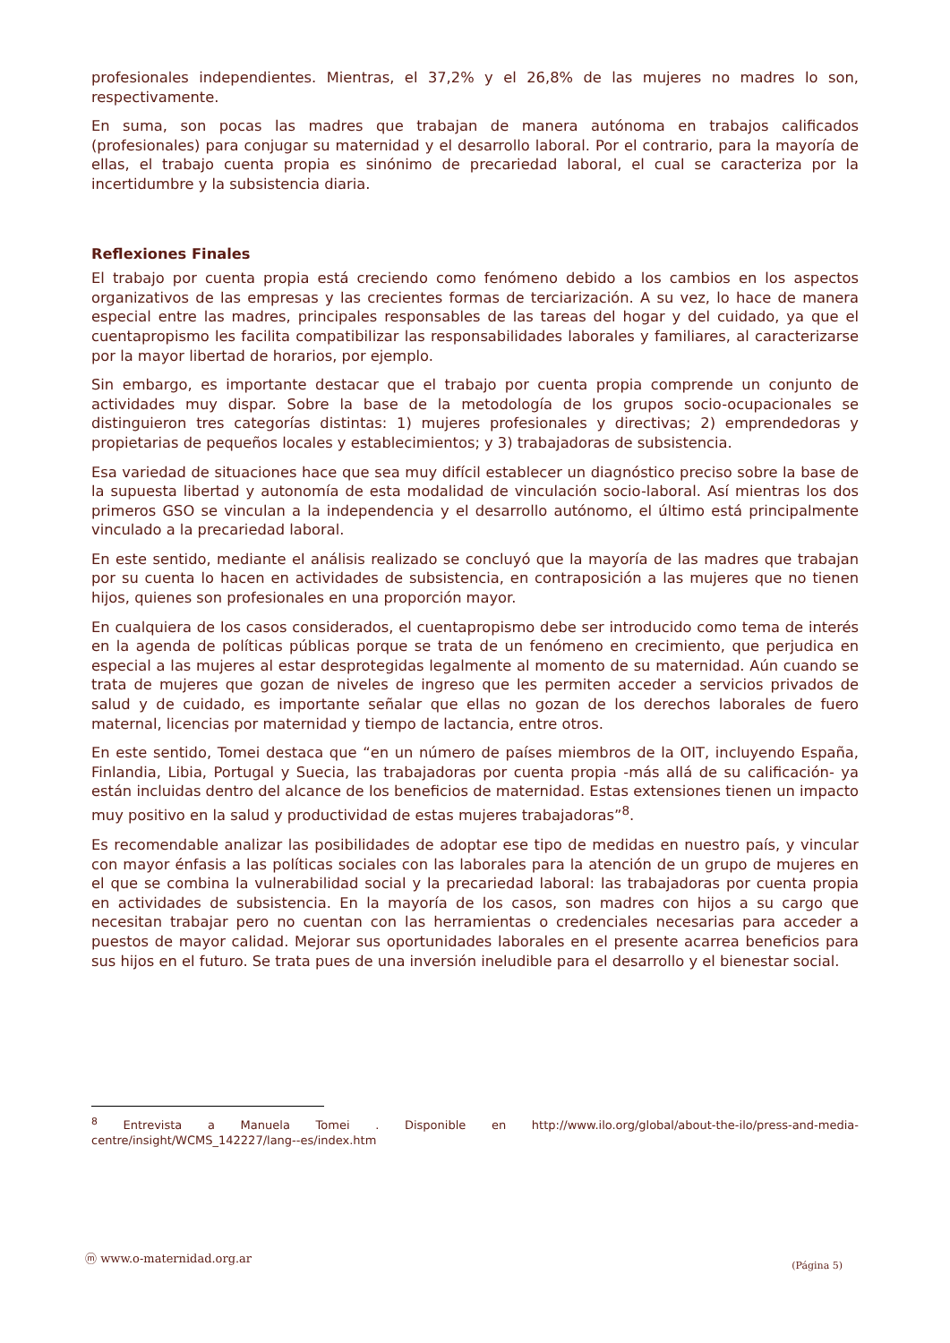profesionales independientes. Mientras, el 37,2% y el 26,8% de las mujeres no madres lo son, respectivamente.
En suma, son pocas las madres que trabajan de manera autónoma en trabajos calificados (profesionales) para conjugar su maternidad y el desarrollo laboral. Por el contrario, para la mayoría de ellas, el trabajo cuenta propia es sinónimo de precariedad laboral, el cual se caracteriza por la incertidumbre y la subsistencia diaria.
Reflexiones Finales
El trabajo por cuenta propia está creciendo como fenómeno debido a los cambios en los aspectos organizativos de las empresas y las crecientes formas de terciarización. A su vez, lo hace de manera especial entre las madres, principales responsables de las tareas del hogar y del cuidado, ya que el cuentapropismo les facilita compatibilizar las responsabilidades laborales y familiares, al caracterizarse por la mayor libertad de horarios, por ejemplo.
Sin embargo, es importante destacar que el trabajo por cuenta propia comprende un conjunto de actividades muy dispar. Sobre la base de la metodología de los grupos socio-ocupacionales se distinguieron tres categorías distintas: 1) mujeres profesionales y directivas; 2) emprendedoras y propietarias de pequeños locales y establecimientos; y 3) trabajadoras de subsistencia.
Esa variedad de situaciones hace que sea muy difícil establecer un diagnóstico preciso sobre la base de la supuesta libertad y autonomía de esta modalidad de vinculación socio-laboral. Así mientras los dos primeros GSO se vinculan a la independencia y el desarrollo autónomo, el último está principalmente vinculado a la precariedad laboral.
En este sentido, mediante el análisis realizado se concluyó que la mayoría de las madres que trabajan por su cuenta lo hacen en actividades de subsistencia, en contraposición a las mujeres que no tienen hijos, quienes son profesionales en una proporción mayor.
En cualquiera de los casos considerados, el cuentapropismo debe ser introducido como tema de interés en la agenda de políticas públicas porque se trata de un fenómeno en crecimiento, que perjudica en especial a las mujeres al estar desprotegidas legalmente al momento de su maternidad. Aún cuando se trata de mujeres que gozan de niveles de ingreso que les permiten acceder a servicios privados de salud y de cuidado, es importante señalar que ellas no gozan de los derechos laborales de fuero maternal, licencias por maternidad y tiempo de lactancia, entre otros.
En este sentido, Tomei destaca que “en un número de países miembros de la OIT, incluyendo España, Finlandia, Libia, Portugal y Suecia, las trabajadoras por cuenta propia -más allá de su calificación- ya están incluidas dentro del alcance de los beneficios de maternidad. Estas extensiones tienen un impacto muy positivo en la salud y productividad de estas mujeres trabajadoras”<sup>8</sup>.
Es recomendable analizar las posibilidades de adoptar ese tipo de medidas en nuestro país, y vincular con mayor énfasis a las políticas sociales con las laborales para la atención de un grupo de mujeres en el que se combina la vulnerabilidad social y la precariedad laboral: las trabajadoras por cuenta propia en actividades de subsistencia. En la mayoría de los casos, son madres con hijos a su cargo que necesitan trabajar pero no cuentan con las herramientas o credenciales necesarias para acceder a puestos de mayor calidad. Mejorar sus oportunidades laborales en el presente acarrea beneficios para sus hijos en el futuro. Se trata pues de una inversión ineludible para el desarrollo y el bienestar social.
<sup>8</sup> Entrevista a Manuela Tomei . Disponible en http://www.ilo.org/global/about-the-ilo/press-and-media-centre/insight/WCMS_142227/lang--es/index.htm
ⓜ www.o-maternidad.org.ar (Página 5)